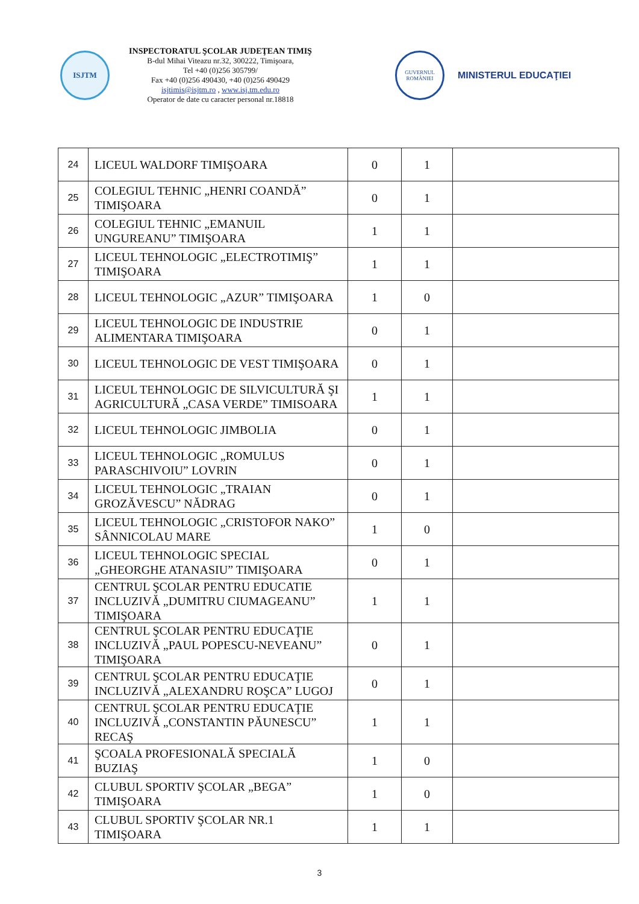ISJTM
INSPECTORATUL ŞCOLAR JUDEŢEAN TIMIŞ
B-dul Mihai Viteazu nr.32, 300222, Timişoara,
Tel +40 (0)256 305799/
Fax +40 (0)256 490430, +40 (0)256 490429
isjtimis@isjtm.ro , www.isj.tm.edu.ro
Operator de date cu caracter personal nr.18818
GUVERNUL ROMÂNIEI
MINISTERUL EDUCAŢIEI
| 24 | LICEUL WALDORF TIMIŞOARA | 0 | 1 | |
| 25 | COLEGIUL TEHNIC „HENRI COANDĂ” TIMIŞOARA | 0 | 1 | |
| 26 | COLEGIUL TEHNIC „EMANUIL UNGUREANU” TIMIŞOARA | 1 | 1 | |
| 27 | LICEUL TEHNOLOGIC „ELECTROTIMIŞ” TIMIŞOARA | 1 | 1 | |
| 28 | LICEUL TEHNOLOGIC „AZUR” TIMIŞOARA | 1 | 0 | |
| 29 | LICEUL TEHNOLOGIC DE INDUSTRIE ALIMENTARA TIMIŞOARA | 0 | 1 | |
| 30 | LICEUL TEHNOLOGIC DE VEST TIMIŞOARA | 0 | 1 | |
| 31 | LICEUL TEHNOLOGIC DE SILVICULTURĂ ŞI AGRICULTURĂ „CASA VERDE” TIMISOARA | 1 | 1 | |
| 32 | LICEUL TEHNOLOGIC JIMBOLIA | 0 | 1 | |
| 33 | LICEUL TEHNOLOGIC „ROMULUS PARASCHIVOIU” LOVRIN | 0 | 1 | |
| 34 | LICEUL TEHNOLOGIC „TRAIAN GROZĂVESCU” NĂDRAG | 0 | 1 | |
| 35 | LICEUL TEHNOLOGIC „CRISTOFOR NAKO” SÂNNICOLAU MARE | 1 | 0 | |
| 36 | LICEUL TEHNOLOGIC SPECIAL „GHEORGHE ATANASIU” TIMIŞOARA | 0 | 1 | |
| 37 | CENTRUL ŞCOLAR PENTRU EDUCATIE INCLUZIVĂ „DUMITRU CIUMAGEANU” TIMIŞOARA | 1 | 1 | |
| 38 | CENTRUL ŞCOLAR PENTRU EDUCAŢIE INCLUZIVĂ „PAUL POPESCU-NEVEANU” TIMIŞOARA | 0 | 1 | |
| 39 | CENTRUL ŞCOLAR PENTRU EDUCAŢIE INCLUZIVĂ „ALEXANDRU ROŞCA” LUGOJ | 0 | 1 | |
| 40 | CENTRUL ŞCOLAR PENTRU EDUCAŢIE INCLUZIVĂ „CONSTANTIN PĂUNESCU” RECAŞ | 1 | 1 | |
| 41 | ŞCOALA PROFESIONALĂ SPECIALĂ BUZIAŞ | 1 | 0 | |
| 42 | CLUBUL SPORTIV ŞCOLAR „BEGA” TIMIŞOARA | 1 | 0 | |
| 43 | CLUBUL SPORTIV ŞCOLAR NR.1 TIMIŞOARA | 1 | 1 | |
3